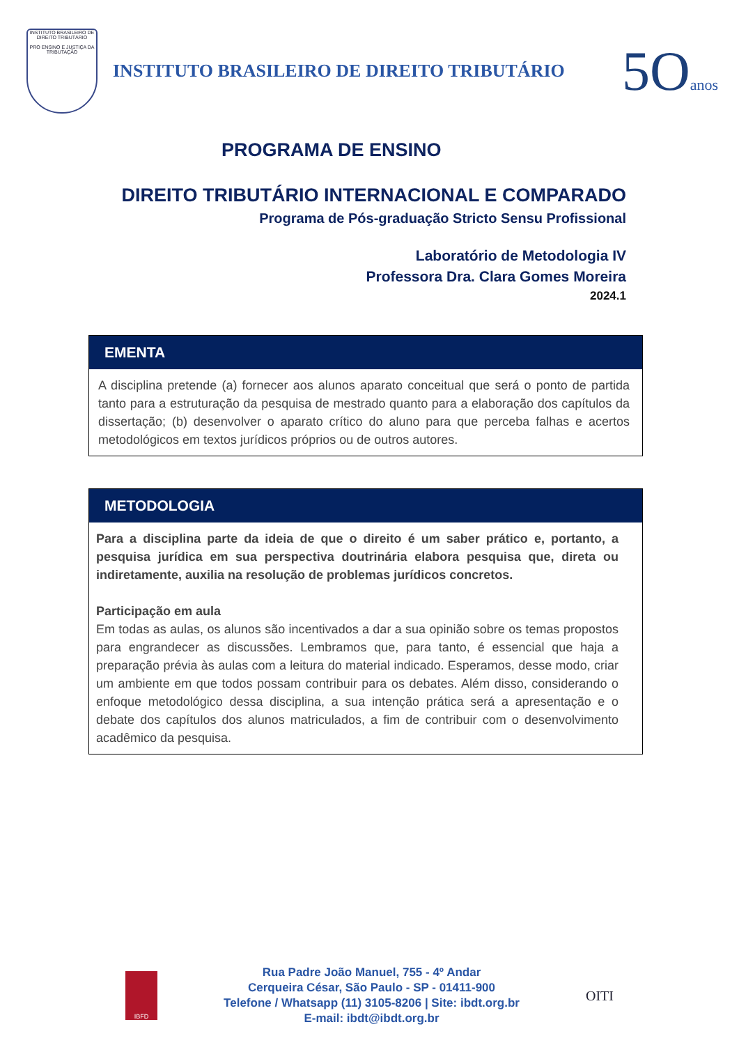INSTITUTO BRASILEIRO DE DIREITO TRIBUTÁRIO
PRO ENSINO E JUSTIÇA DA TRIBUTAÇÃO
INSTITUTO BRASILEIRO DE DIREITO TRIBUTÁRIO
5Oanos
PROGRAMA DE ENSINO
DIREITO TRIBUTÁRIO INTERNACIONAL E COMPARADO
Programa de Pós-graduação Stricto Sensu Profissional
Laboratório de Metodologia IV
Professora Dra. Clara Gomes Moreira
2024.1
EMENTA
A disciplina pretende (a) fornecer aos alunos aparato conceitual que será o ponto de partida tanto para a estruturação da pesquisa de mestrado quanto para a elaboração dos capítulos da dissertação; (b) desenvolver o aparato crítico do aluno para que perceba falhas e acertos metodológicos em textos jurídicos próprios ou de outros autores.
METODOLOGIA
Para a disciplina parte da ideia de que o direito é um saber prático e, portanto, a pesquisa jurídica em sua perspectiva doutrinária elabora pesquisa que, direta ou indiretamente, auxilia na resolução de problemas jurídicos concretos.
Participação em aula
Em todas as aulas, os alunos são incentivados a dar a sua opinião sobre os temas propostos para engrandecer as discussões. Lembramos que, para tanto, é essencial que haja a preparação prévia às aulas com a leitura do material indicado. Esperamos, desse modo, criar um ambiente em que todos possam contribuir para os debates. Além disso, considerando o enfoque metodológico dessa disciplina, a sua intenção prática será a apresentação e o debate dos capítulos dos alunos matriculados, a fim de contribuir com o desenvolvimento acadêmico da pesquisa.
IBFD
Rua Padre João Manuel, 755 - 4º Andar
Cerqueira César, São Paulo - SP - 01411-900
Telefone / Whatsapp (11) 3105-8206 | Site: ibdt.org.br
E-mail: ibdt@ibdt.org.br
OITI